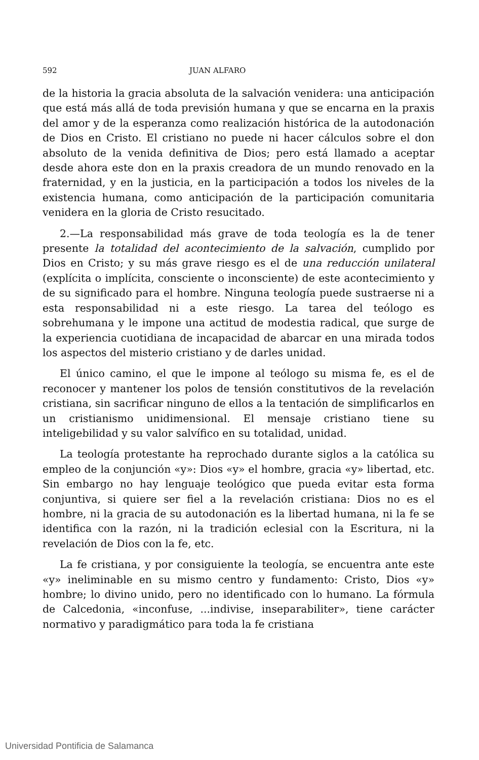592 JUAN ALFARO
de la historia la gracia absoluta de la salvación venidera: una anticipación que está más allá de toda previsión humana y que se encarna en la praxis del amor y de la esperanza como realización histórica de la autodonación de Dios en Cristo. El cristiano no puede ni hacer cálculos sobre el don absoluto de la venida definitiva de Dios; pero está llamado a aceptar desde ahora este don en la praxis creadora de un mundo renovado en la fraternidad, y en la justicia, en la participación a todos los niveles de la existencia humana, como anticipación de la participación comunitaria venidera en la gloria de Cristo resucitado.
2.—La responsabilidad más grave de toda teología es la de tener presente la totalidad del acontecimiento de la salvación, cumplido por Dios en Cristo; y su más grave riesgo es el de una reducción unilateral (explícita o implícita, consciente o inconsciente) de este acontecimiento y de su significado para el hombre. Ninguna teología puede sustraerse ni a esta responsabilidad ni a este riesgo. La tarea del teólogo es sobrehumana y le impone una actitud de modestia radical, que surge de la experiencia cuotidiana de incapacidad de abarcar en una mirada todos los aspectos del misterio cristiano y de darles unidad.
El único camino, el que le impone al teólogo su misma fe, es el de reconocer y mantener los polos de tensión constitutivos de la revelación cristiana, sin sacrificar ninguno de ellos a la tentación de simplificarlos en un cristianismo unidimensional. El mensaje cristiano tiene su inteligebilidad y su valor salvífico en su totalidad, unidad.
La teología protestante ha reprochado durante siglos a la católica su empleo de la conjunción «y»: Dios «y» el hombre, gracia «y» libertad, etc. Sin embargo no hay lenguaje teológico que pueda evitar esta forma conjuntiva, si quiere ser fiel a la revelación cristiana: Dios no es el hombre, ni la gracia de su autodonación es la libertad humana, ni la fe se identifica con la razón, ni la tradición eclesial con la Escritura, ni la revelación de Dios con la fe, etc.
La fe cristiana, y por consiguiente la teología, se encuentra ante este «y» ineliminable en su mismo centro y fundamento: Cristo, Dios «y» hombre; lo divino unido, pero no identificado con lo humano. La fórmula de Calcedonia, «inconfuse, ...indivise, inseparabiliter», tiene carácter normativo y paradigmático para toda la fe cristiana
Universidad Pontificia de Salamanca